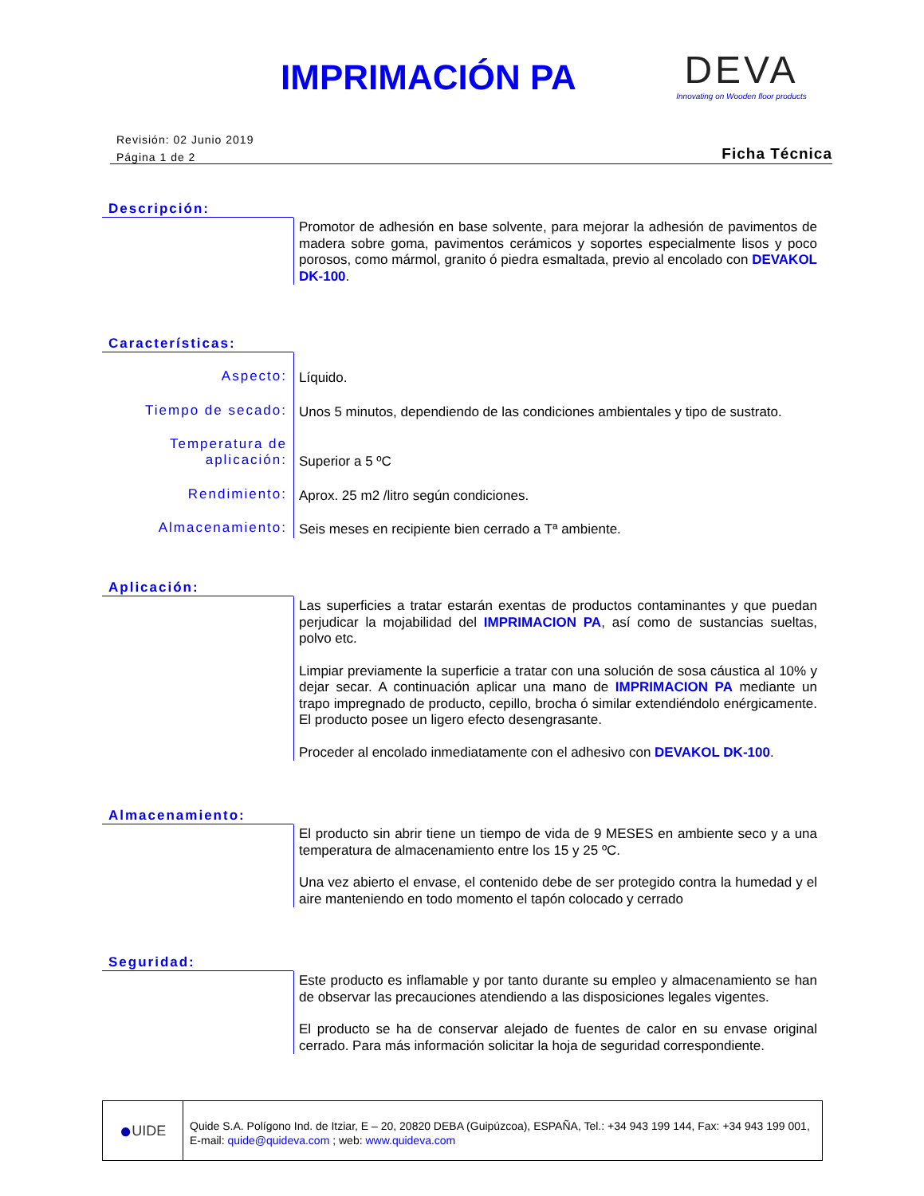IMPRIMACIÓN PA
DEVA
Innovating on Wooden floor products
Revisión: 02 Junio 2019
Página 1 de 2
Ficha Técnica
Descripción:
Promotor de adhesión en base solvente, para mejorar la adhesión de pavimentos de madera sobre goma, pavimentos cerámicos y soportes especialmente lisos y poco porosos, como mármol, granito ó piedra esmaltada, previo al encolado con DEVAKOL DK-100.
Características:
Aspecto:
Líquido.
Tiempo de secado:
Unos 5 minutos, dependiendo de las condiciones ambientales y tipo de sustrato.
Temperatura de aplicación:
Superior a 5 ºC
Rendimiento:
Aprox. 25 m2 /litro según condiciones.
Almacenamiento:
Seis meses en recipiente bien cerrado a Tª ambiente.
Aplicación:
Las superficies a tratar estarán exentas de productos contaminantes y que puedan perjudicar la mojabilidad del IMPRIMACION PA, así como de sustancias sueltas, polvo etc.
Limpiar previamente la superficie a tratar con una solución de sosa cáustica al 10% y dejar secar. A continuación aplicar una mano de IMPRIMACION PA mediante un trapo impregnado de producto, cepillo, brocha ó similar extendiéndolo enérgicamente. El producto posee un ligero efecto desengrasante.
Proceder al encolado inmediatamente con el adhesivo con DEVAKOL DK-100.
Almacenamiento:
El producto sin abrir tiene un tiempo de vida de 9 MESES en ambiente seco y a una temperatura de almacenamiento entre los 15 y 25 ºC.
Una vez abierto el envase, el contenido debe de ser protegido contra la humedad y el aire manteniendo en todo momento el tapón colocado y cerrado
Seguridad:
Este producto es inflamable y por tanto durante su empleo y almacenamiento se han de observar las precauciones atendiendo a las disposiciones legales vigentes.
El producto se ha de conservar alejado de fuentes de calor en su envase original cerrado. Para más información solicitar la hoja de seguridad correspondiente.
● UIDE
Quide S.A. Polígono Ind. de Itziar, E – 20, 20820 DEBA (Guipúzcoa), ESPAÑA, Tel.: +34 943 199 144, Fax: +34 943 199 001,
E-mail: quide@quideva.com ; web: www.quideva.com